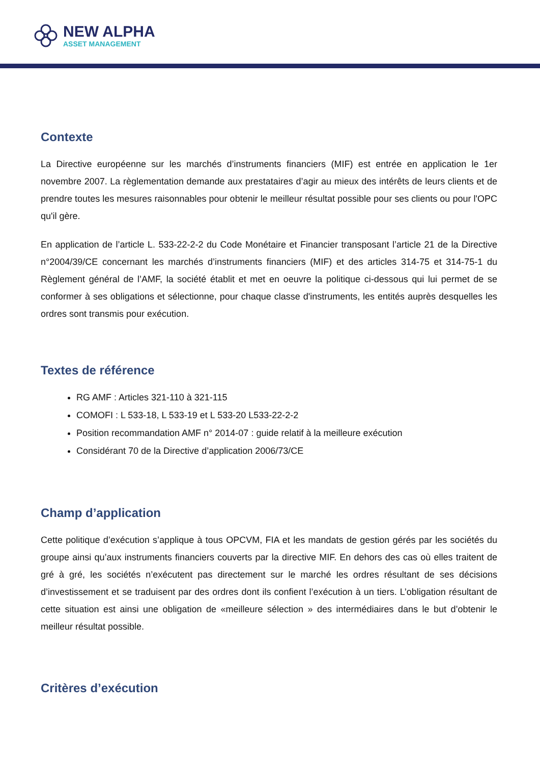NEW ALPHA
ASSET MANAGEMENT
Contexte
La Directive européenne sur les marchés d’instruments financiers (MIF) est entrée en application le 1er novembre 2007. La règlementation demande aux prestataires d’agir au mieux des intérêts de leurs clients et de prendre toutes les mesures raisonnables pour obtenir le meilleur résultat possible pour ses clients ou pour l'OPC qu'il gère.
En application de l’article L. 533-22-2-2 du Code Monétaire et Financier transposant l’article 21 de la Directive n°2004/39/CE concernant les marchés d’instruments financiers (MIF) et des articles 314-75 et 314-75-1 du Règlement général de l’AMF, la société établit et met en oeuvre la politique ci-dessous qui lui permet de se conformer à ses obligations et sélectionne, pour chaque classe d'instruments, les entités auprès desquelles les ordres sont transmis pour exécution.
Textes de référence
RG AMF : Articles 321-110 à 321-115
COMOFI : L 533-18, L 533-19 et L 533-20 L533-22-2-2
Position recommandation AMF n° 2014-07 : guide relatif à la meilleure exécution
Considérant 70 de la Directive d’application 2006/73/CE
Champ d’application
Cette politique d’exécution s’applique à tous OPCVM, FIA et les mandats de gestion gérés par les sociétés du groupe ainsi qu’aux instruments financiers couverts par la directive MIF. En dehors des cas où elles traitent de gré à gré, les sociétés n’exécutent pas directement sur le marché les ordres résultant de ses décisions d’investissement et se traduisent par des ordres dont ils confient l’exécution à un tiers. L’obligation résultant de cette situation est ainsi une obligation de «meilleure sélection » des intermédiaires dans le but d’obtenir le meilleur résultat possible.
Critères d’exécution